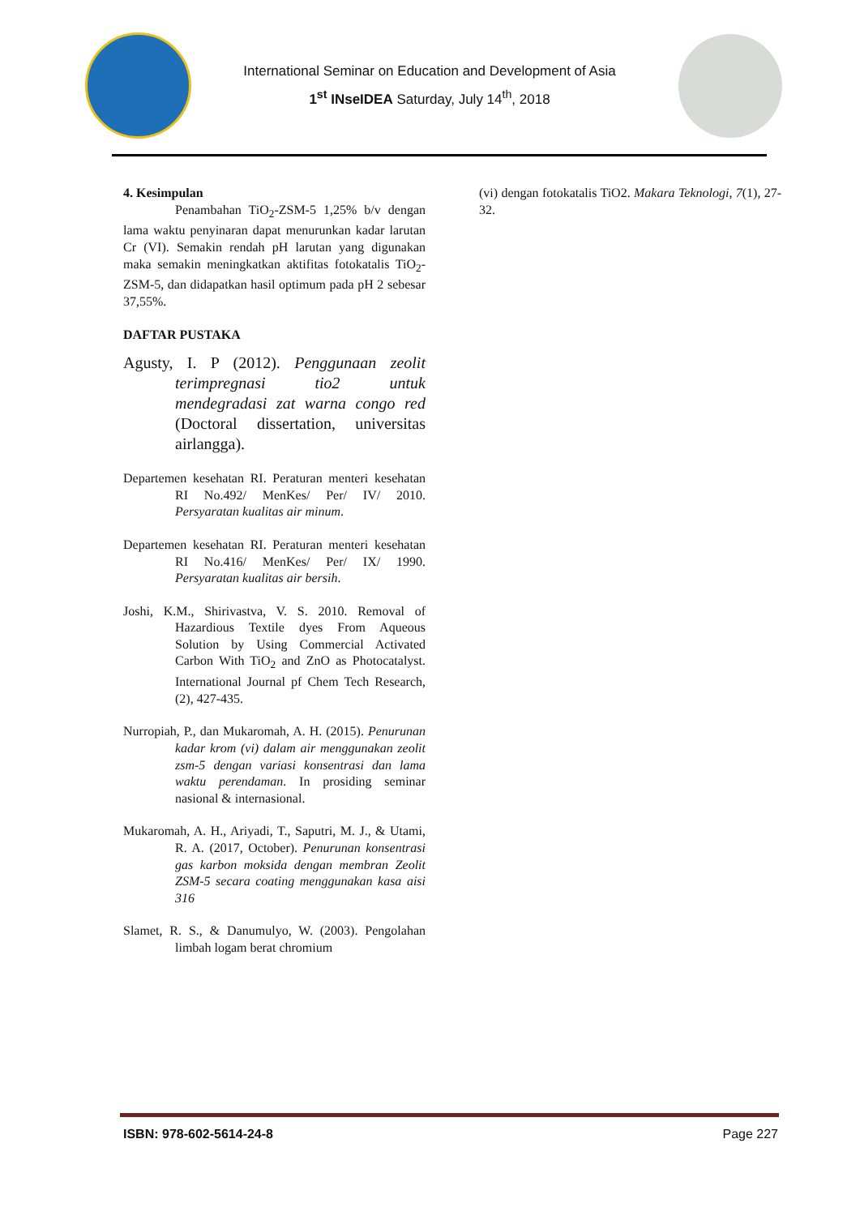International Seminar on Education and Development of Asia
1<sup>st</sup> INseIDEA Saturday, July 14<sup>th</sup>, 2018
4. Kesimpulan
Penambahan TiO<sub>2</sub>-ZSM-5 1,25% b/v dengan lama waktu penyinaran dapat menurunkan kadar larutan Cr (VI). Semakin rendah pH larutan yang digunakan maka semakin meningkatkan aktifitas fotokatalis TiO<sub>2</sub>-ZSM-5, dan didapatkan hasil optimum pada pH 2 sebesar 37,55%.
DAFTAR PUSTAKA
Agusty, I. P (2012). Penggunaan zeolit terimpregnasi tio2 untuk mendegradasi zat warna congo red (Doctoral dissertation, universitas airlangga).
Departemen kesehatan RI. Peraturan menteri kesehatan RI No.492/ MenKes/ Per/ IV/ 2010. Persyaratan kualitas air minum.
Departemen kesehatan RI. Peraturan menteri kesehatan RI No.416/ MenKes/ Per/ IX/ 1990. Persyaratan kualitas air bersih.
Joshi, K.M., Shirivastva, V. S. 2010. Removal of Hazardious Textile dyes From Aqueous Solution by Using Commercial Activated Carbon With TiO<sub>2</sub> and ZnO as Photocatalyst. International Journal pf Chem Tech Research, (2), 427-435.
Nurropiah, P., dan Mukaromah, A. H. (2015). Penurunan kadar krom (vi) dalam air menggunakan zeolit zsm-5 dengan variasi konsentrasi dan lama waktu perendaman. In prosiding seminar nasional & internasional.
Mukaromah, A. H., Ariyadi, T., Saputri, M. J., & Utami, R. A. (2017, October). Penurunan konsentrasi gas karbon moksida dengan membran Zeolit ZSM-5 secara coating menggunakan kasa aisi 316
Slamet, R. S., & Danumulyo, W. (2003). Pengolahan limbah logam berat chromium
(vi) dengan fotokatalis TiO2. Makara Teknologi, 7(1), 27-32.
ISBN: 978-602-5614-24-8 Page 227